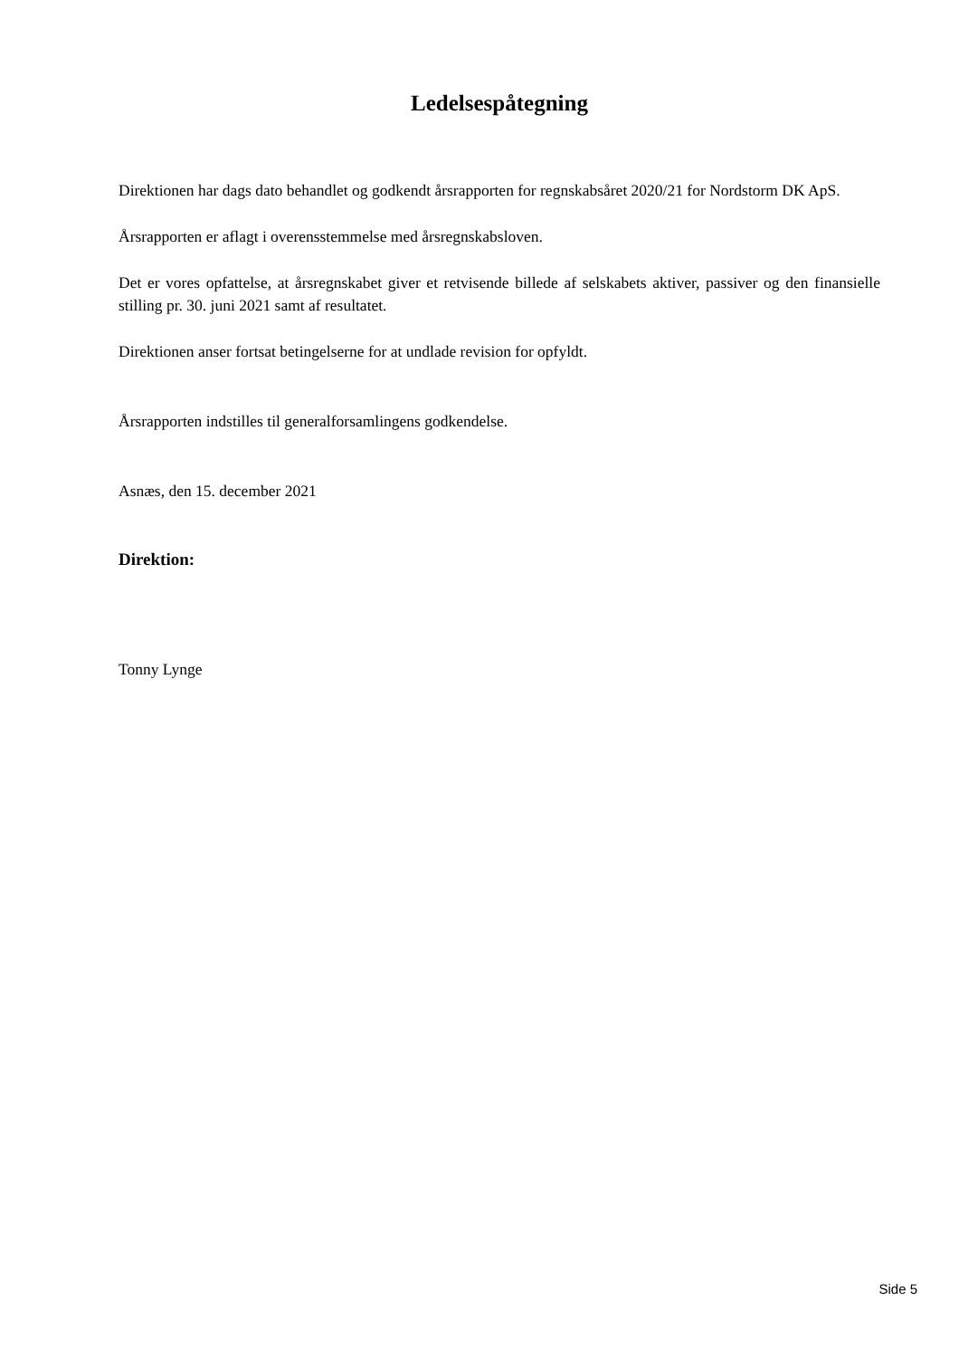Ledelsespåtegning
Direktionen har dags dato behandlet og godkendt årsrapporten for regnskabsåret 2020/21 for Nordstorm DK ApS.
Årsrapporten er aflagt i overensstemmelse med årsregnskabsloven.
Det er vores opfattelse, at årsregnskabet giver et retvisende billede af selskabets aktiver, passiver og den finansielle stilling pr. 30. juni 2021 samt af resultatet.
Direktionen anser fortsat betingelserne for at undlade revision for opfyldt.
Årsrapporten indstilles til generalforsamlingens godkendelse.
Asnæs, den 15. december 2021
Direktion:
Tonny Lynge
Side 5